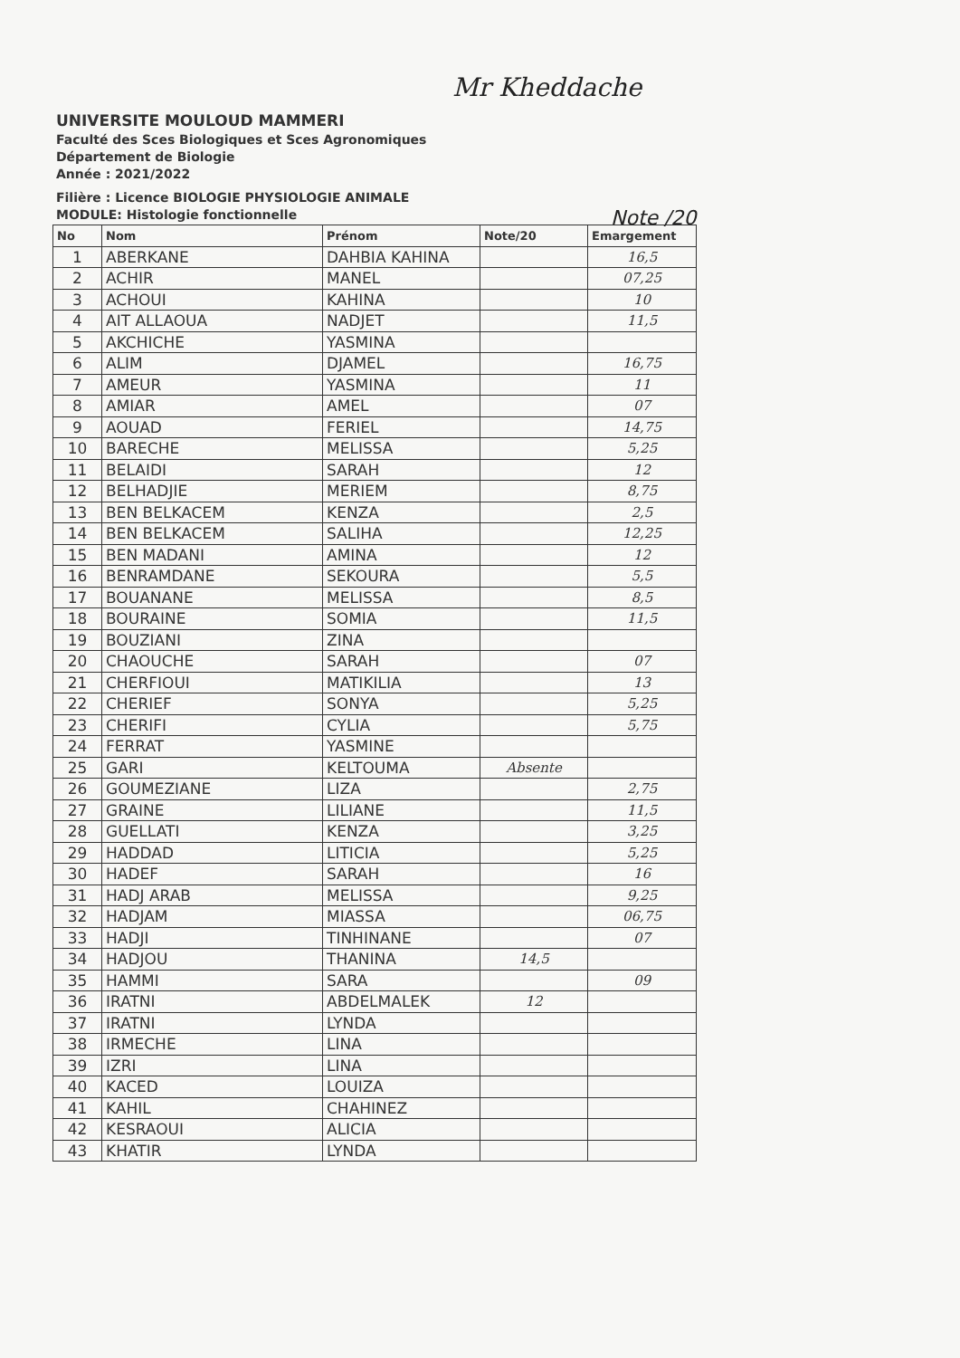Mr Kheddache
UNIVERSITE MOULOUD MAMMERI
Faculté des Sces Biologiques et Sces Agronomiques
Département de Biologie
Année : 2021/2022
Filière : Licence BIOLOGIE PHYSIOLOGIE ANIMALE
MODULE: Histologie fonctionnelle
Note /20
| No | Nom | Prénom | Note/20 | Emargement |
| --- | --- | --- | --- | --- |
| 1 | ABERKANE | DAHBIA KAHINA | | 16,5 |
| 2 | ACHIR | MANEL | | 07,25 |
| 3 | ACHOUI | KAHINA | | 10 |
| 4 | AIT ALLAOUA | NADJET | | 11,5 |
| 5 | AKCHICHE | YASMINA | | |
| 6 | ALIM | DJAMEL | | 16,75 |
| 7 | AMEUR | YASMINA | | 11 |
| 8 | AMIAR | AMEL | | 07 |
| 9 | AOUAD | FERIEL | | 14,75 |
| 10 | BARECHE | MELISSA | | 5,25 |
| 11 | BELAIDI | SARAH | | 12 |
| 12 | BELHADJIE | MERIEM | | 8,75 |
| 13 | BEN BELKACEM | KENZA | | 2,5 |
| 14 | BEN BELKACEM | SALIHA | | 12,25 |
| 15 | BEN MADANI | AMINA | | 12 |
| 16 | BENRAMDANE | SEKOURA | | 5,5 |
| 17 | BOUANANE | MELISSA | | 8,5 |
| 18 | BOURAINE | SOMIA | | 11,5 |
| 19 | BOUZIANI | ZINA | | |
| 20 | CHAOUCHE | SARAH | | 07 |
| 21 | CHERFIOUI | MATIKILIA | | 13 |
| 22 | CHERIEF | SONYA | | 5,25 |
| 23 | CHERIFI | CYLIA | | 5,75 |
| 24 | FERRAT | YASMINE | | |
| 25 | GARI | KELTOUMA | Absente | |
| 26 | GOUMEZIANE | LIZA | | 2,75 |
| 27 | GRAINE | LILIANE | | 11,5 |
| 28 | GUELLATI | KENZA | | 3,25 |
| 29 | HADDAD | LITICIA | | 5,25 |
| 30 | HADEF | SARAH | | 16 |
| 31 | HADJ ARAB | MELISSA | | 9,25 |
| 32 | HADJAM | MIASSA | | 06,75 |
| 33 | HADJI | TINHINANE | | 07 |
| 34 | HADJOU | THANINA | 14,5 | |
| 35 | HAMMI | SARA | | 09 |
| 36 | IRATNI | ABDELMALEK | 12 | |
| 37 | IRATNI | LYNDA | | |
| 38 | IRMECHE | LINA | | |
| 39 | IZRI | LINA | | |
| 40 | KACED | LOUIZA | | |
| 41 | KAHIL | CHAHINEZ | | |
| 42 | KESRAOUI | ALICIA | | |
| 43 | KHATIR | LYNDA | | |